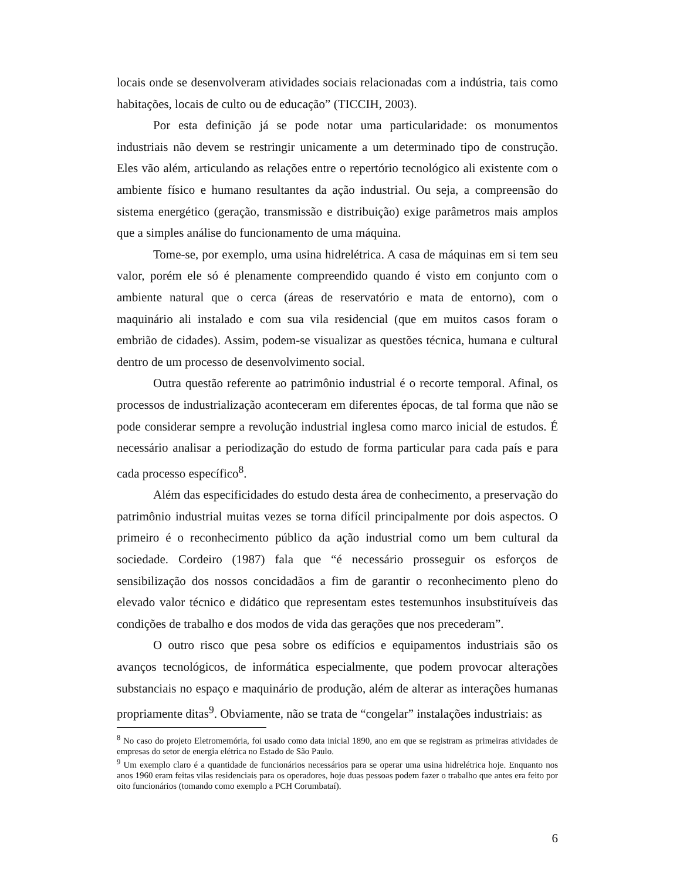locais onde se desenvolveram atividades sociais relacionadas com a indústria, tais como habitações, locais de culto ou de educação” (TICCIH, 2003).
Por esta definição já se pode notar uma particularidade: os monumentos industriais não devem se restringir unicamente a um determinado tipo de construção. Eles vão além, articulando as relações entre o repertório tecnológico ali existente com o ambiente físico e humano resultantes da ação industrial. Ou seja, a compreensão do sistema energético (geração, transmissão e distribuição) exige parâmetros mais amplos que a simples análise do funcionamento de uma máquina.
Tome-se, por exemplo, uma usina hidrelétrica. A casa de máquinas em si tem seu valor, porém ele só é plenamente compreendido quando é visto em conjunto com o ambiente natural que o cerca (áreas de reservatório e mata de entorno), com o maquinário ali instalado e com sua vila residencial (que em muitos casos foram o embrião de cidades). Assim, podem-se visualizar as questões técnica, humana e cultural dentro de um processo de desenvolvimento social.
Outra questão referente ao patrimônio industrial é o recorte temporal. Afinal, os processos de industrialização aconteceram em diferentes épocas, de tal forma que não se pode considerar sempre a revolução industrial inglesa como marco inicial de estudos. É necessário analisar a periodização do estudo de forma particular para cada país e para cada processo específico<sup>8</sup>.
Além das especificidades do estudo desta área de conhecimento, a preservação do patrimônio industrial muitas vezes se torna difícil principalmente por dois aspectos. O primeiro é o reconhecimento público da ação industrial como um bem cultural da sociedade. Cordeiro (1987) fala que “é necessário prosseguir os esforços de sensibilização dos nossos concidadãos a fim de garantir o reconhecimento pleno do elevado valor técnico e didático que representam estes testemunhos insubstituíveis das condições de trabalho e dos modos de vida das gerações que nos precederam”.
O outro risco que pesa sobre os edifícios e equipamentos industriais são os avanços tecnológicos, de informática especialmente, que podem provocar alterações substanciais no espaço e maquinário de produção, além de alterar as interações humanas propriamente ditas<sup>9</sup>. Obviamente, não se trata de “congelar” instalações industriais: as
<sup>8</sup> No caso do projeto Eletromemória, foi usado como data inicial 1890, ano em que se registram as primeiras atividades de empresas do setor de energia elétrica no Estado de São Paulo.
<sup>9</sup> Um exemplo claro é a quantidade de funcionários necessários para se operar uma usina hidrelétrica hoje. Enquanto nos anos 1960 eram feitas vilas residenciais para os operadores, hoje duas pessoas podem fazer o trabalho que antes era feito por oito funcionários (tomando como exemplo a PCH Corumbataí).
6